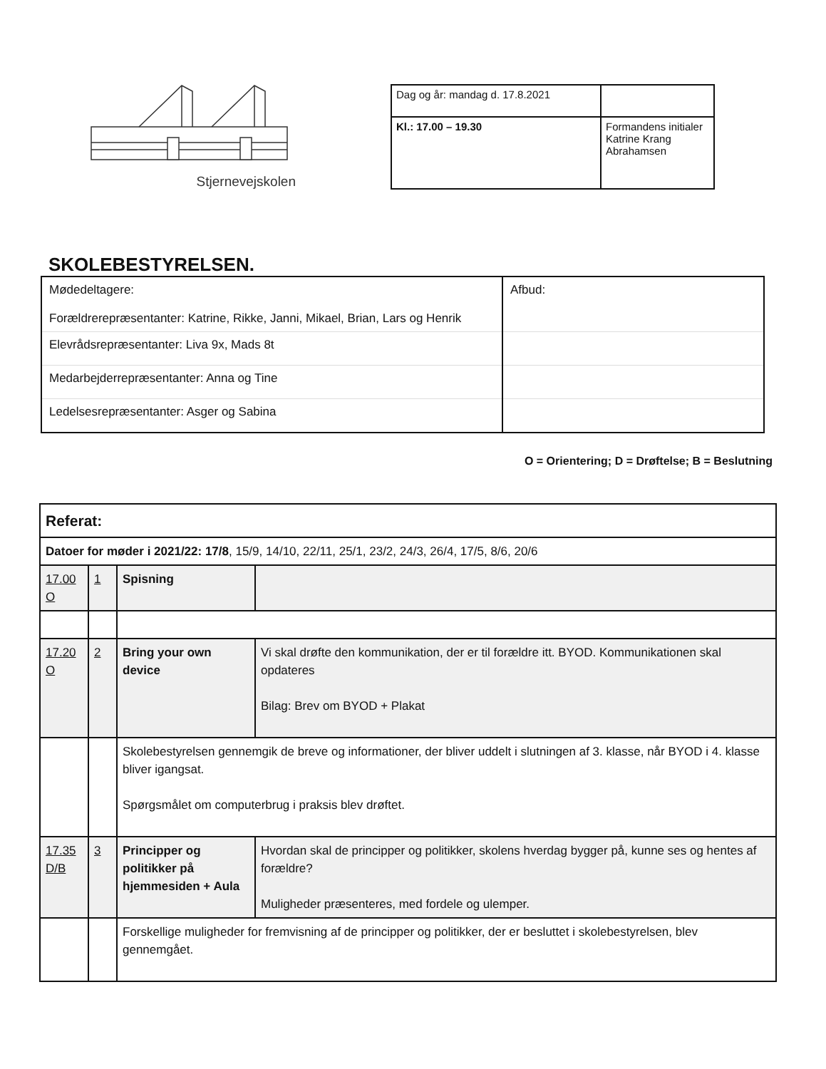Stjernevejskolen
| Dag og år: mandag d. 17.8.2021 | |
| Kl.: 17.00 – 19.30 | Formandens initialer Katrine Krang Abrahamsen |
SKOLEBESTYRELSEN.
| Mødedeltagere: Forældrerepræsentanter: Katrine, Rikke, Janni, Mikael, Brian, Lars og Henrik | Afbud: |
| Elevrådsrepræsentanter: Liva 9x, Mads 8t | |
| Medarbejderrepræsentanter: Anna og Tine | |
| Ledelsesrepræsentanter: Asger og Sabina | |
O = Orientering; D = Drøftelse; B = Beslutning
| Referat: | | | |
| Datoer for møder i 2021/22: 17/8 , 15/9, 14/10, 22/11, 25/1, 23/2, 24/3, 26/4, 17/5, 8/6, 20/6 | | | |
| 17.00 O | 1 | Spisning | |
| 17.20 O | 2 | Bring your own device | Vi skal drøfte den kommunikation, der er til forældre itt. BYOD. Kommunikationen skal opdateres Bilag: Brev om BYOD + Plakat |
| | | Skolebestyrelsen gennemgik de breve og informationer, der bliver uddelt i slutningen af 3. klasse, når BYOD i 4. klasse bliver igangsat. Spørgsmålet om computerbrug i praksis blev drøftet. | |
| 17.35 D/B | 3 | Principper og politikker på hjemmesiden + Aula | Hvordan skal de principper og politikker, skolens hverdag bygger på, kunne ses og hentes af forældre? Muligheder præsenteres, med fordele og ulemper. |
| | | Forskellige muligheder for fremvisning af de principper og politikker, der er besluttet i skolebestyrelsen, blev gennemgået. | |